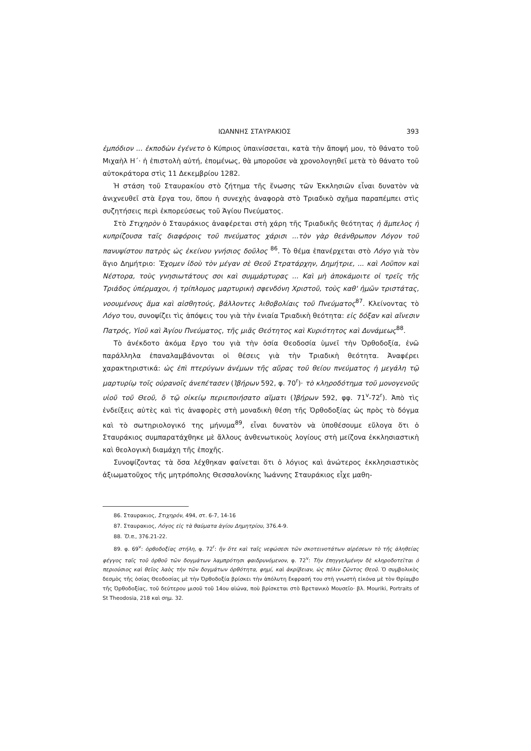ΙΩΑΝΝΗΣ ΣΤΑΥΡΑΚΙΟΣ 393
ἐμπόδιον ... ἐκποδὼν ἐγένετο ὁ Κύπριος ὑπαινίσσεται, κατὰ τὴν ἄποψή μου, τὸ θάνατο τοῦ Μιχαὴλ Η΄· ἡ ἐπιστολὴ αὐτή, ἑπομένως, θὰ μποροῦσε νὰ χρονολογηθεῖ μετὰ τὸ θάνατο τοῦ αὐτοκράτορα στὶς 11 Δεκεμβρίου 1282.
Ἡ στάση τοῦ Σταυρακίου στὸ ζήτημα τῆς ἕνωσης τῶν Ἐκκλησιῶν εἶναι δυνατὸν νὰ ἀνιχνευθεῖ στὰ ἔργα του, ὅπου ἡ συνεχὴς ἀναφορὰ στὸ Τριαδικὸ σχῆμα παραπέμπει στὶς συζητήσεις περὶ ἐκπορεύσεως τοῦ Ἁγίου Πνεύματος.
Στὸ Στιχηρὸν ὁ Σταυράκιος ἀναφέρεται στὴ χάρη τῆς Τριαδικῆς θεότητας ἡ ἄμπελος ἡ κυπρίζουσα ταῖς διαφόροις τοῦ πνεύματος χάρισι ...τὸν γὰρ θεάνθρωπον Λόγον τοῦ πανυψίστου πατρὸς ὡς ἐκείνου γνήσιος δοῦλος <sup>86</sup>. Τὸ θέμα ἐπανέρχεται στὸ Λόγο γιὰ τὸν ἅγιο Δημήτριο: Ἔχομεν ἰδοὺ τὸν μέγαν σὲ Θεοῦ Στρατάρχην, Δημήτριε, ... καὶ Λοῦπον καὶ Νέστορα, τοὺς γνησιωτάτους σοι καὶ συμμάρτυρας ... Καὶ μὴ ἀποκάμοιτε οἱ τρεῖς τῆς Τριάδος ὑπέρμαχοι, ἡ τρίπλομος μαρτυρικὴ σφενδόνη Χριστοῦ, τοὺς καθ' ἡμῶν τριστάτας, νοουμένους ἅμα καὶ αἰσθητούς, βάλλοντες λιθοβολίαις τοῦ Πνεύματος<sup>87</sup>. Κλείνοντας τὸ Λόγο του, συνοψίζει τὶς ἀπόψεις του γιὰ τὴν ἑνιαία Τριαδικὴ θεότητα: εἰς δόξαν καὶ αἴνεσιν Πατρός, Υἱοῦ καὶ Ἁγίου Πνεύματος, τῆς μιᾶς Θεότητος καὶ Κυριότητος καὶ Δυνάμεως<sup>88</sup>.
Τὸ ἀνέκδοτο ἀκόμα ἔργο του γιὰ τὴν ὁσία Θεοδοσία ὑμνεῖ τὴν Ὀρθοδοξία, ἐνῶ παράλληλα ἐπαναλαμβάνονται οἱ θέσεις γιὰ τὴν Τριαδικὴ θεότητα. Ἀναφέρει χαρακτηριστικά: ὡς ἐπὶ πτερύγων ἀνέμων τῆς αὔρας τοῦ θείου πνεύματος ἡ μεγάλη τῷ μαρτυρίῳ τοῖς οὐρανοῖς ἀνεπέτασεν (Ἰβήρων 592, φ. 70<sup>r</sup>)· τὸ κληροδότημα τοῦ μονογενοῦς υἱοῦ τοῦ Θεοῦ, ὃ τῷ οἰκείῳ περιεποιήσατο αἵματι (Ἰβήρων 592, φφ. 71<sup>v</sup>-72<sup>r</sup>). Ἀπὸ τὶς ἐνδείξεις αὐτὲς καὶ τὶς ἀναφορὲς στὴ μοναδικὴ θέση τῆς Ὀρθοδοξίας ὡς πρὸς τὸ δόγμα καὶ τὸ σωτηριολογικό της μήνυμα<sup>89</sup>, εἶναι δυνατὸν νὰ ὑποθέσουμε εὔλογα ὅτι ὁ Σταυράκιος συμπαρατάχθηκε μὲ ἄλλους ἀνθενωτικοὺς λογίους στὴ μείζονα ἐκκλησιαστικὴ καὶ θεολογικὴ διαμάχη τῆς ἐποχῆς.
Συνοψίζοντας τὰ ὅσα λέχθηκαν φαίνεται ὅτι ὁ λόγιος καὶ ἀνώτερος ἐκκλησιαστικὸς ἀξιωματοῦχος τῆς μητρόπολης Θεσσαλονίκης Ἰωάννης Σταυράκιος εἶχε μαθη-
86. Σταυρακιος, Στιχηρόν, 494, στ. 6-7, 14-16
87. Σταυρακιος, Λόγος εἰς τὰ θαύματα ἁγίου Δημητρίου, 376.4-9.
88. Ὅ.π., 376.21-22.
89. φ. 69<sup>v</sup>: ὀρθοδοξίας στήλη, φ. 72<sup>r</sup>: ἣν ὅτε καὶ ταῖς νεφώσεσι τῶν σκοτεινοτάτων αἱρέσεων τὸ τῆς ἀληθείας φέγγος ταῖς τοῦ ὀρθοῦ τῶν δογμάτων λαμπρότησι φαιδρυνόμενον, φ. 72<sup>v</sup>: Τὴν ἐπηγγελμένην δὲ κληροδοτεῖται ὁ περιούσιος καὶ θεῖος λαὸς τὴν τῶν δογμάτων ὀρθότητα, φημί, καὶ ἀκρίβειαν, ὡς πόλιν ζῶντος Θεοῦ. Ὁ συμβολικὸς δεσμὸς τῆς ὁσίας Θεοδοσίας μὲ τὴν Ὀρθοδοξία βρίσκει τὴν ἀπόλυτη ἔκφρασή του στὴ γνωστὴ εἰκόνα μὲ τὸν Θρίαμβο τῆς Ὀρθοδοξίας, τοῦ δεύτερου μισοῦ τοῦ 14ου αἰώνα, ποὺ βρίσκεται στὸ Βρετανικὸ Μουσεῖο· βλ. Mouriki, Portraits of St Theodosia, 218 καὶ σημ. 32.